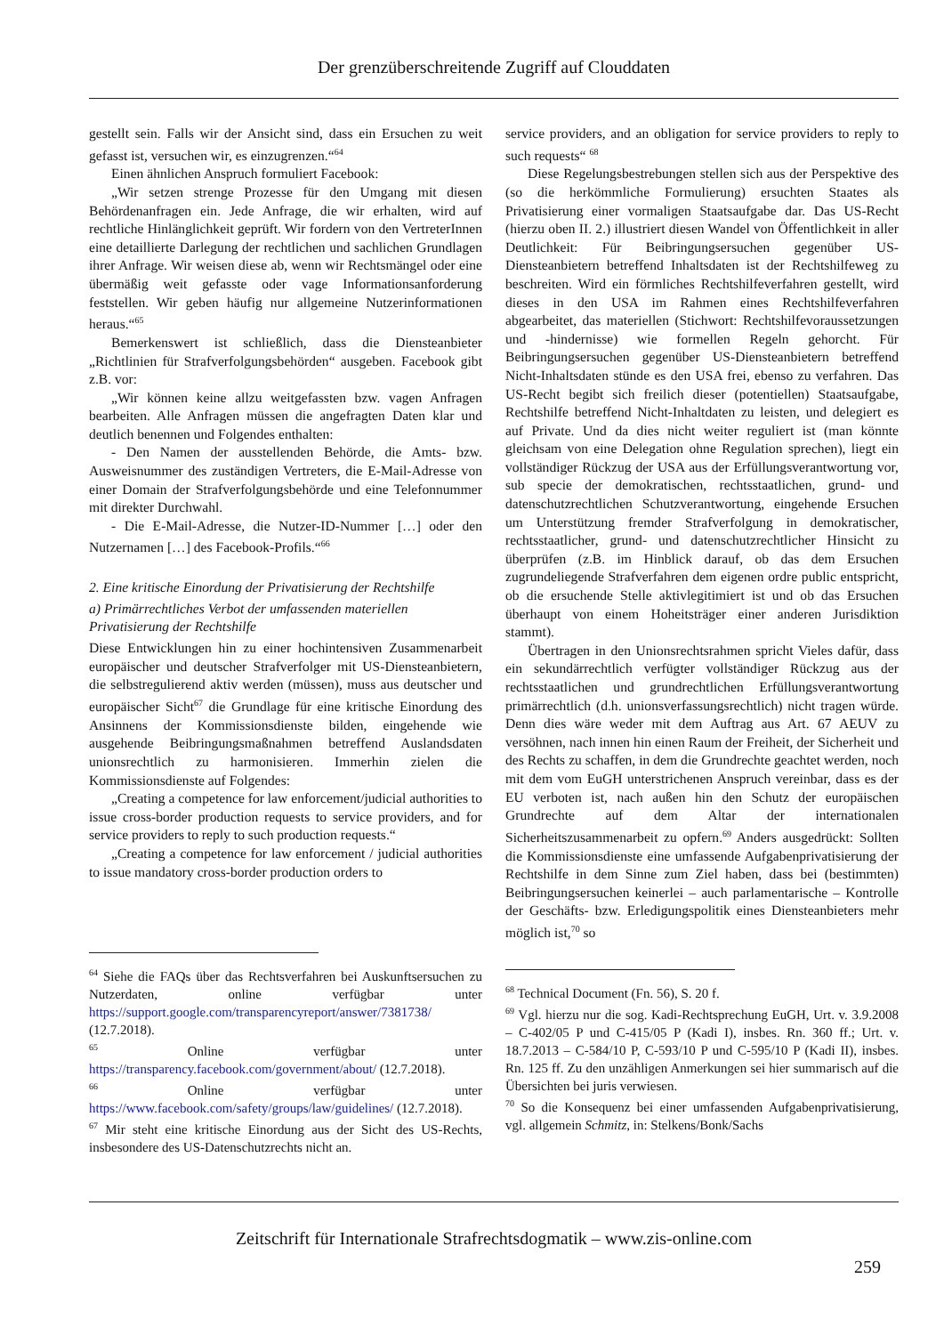Der grenzüberschreitende Zugriff auf Clouddaten
gestellt sein. Falls wir der Ansicht sind, dass ein Ersuchen zu weit gefasst ist, versuchen wir, es einzugrenzen.“<sup>64</sup>
Einen ähnlichen Anspruch formuliert Facebook:
„Wir setzen strenge Prozesse für den Umgang mit diesen Behördenanfragen ein. Jede Anfrage, die wir erhalten, wird auf rechtliche Hinlänglichkeit geprüft. Wir fordern von den VertreterInnen eine detaillierte Darlegung der rechtlichen und sachlichen Grundlagen ihrer Anfrage. Wir weisen diese ab, wenn wir Rechtsmängel oder eine übermäßig weit gefasste oder vage Informationsanforderung feststellen. Wir geben häufig nur allgemeine Nutzerinformationen heraus.“<sup>65</sup>
Bemerkenswert ist schließlich, dass die Diensteanbieter „Richtlinien für Strafverfolgungsbehörden“ ausgeben. Facebook gibt z.B. vor:
„Wir können keine allzu weitgefassten bzw. vagen Anfragen bearbeiten. Alle Anfragen müssen die angefragten Daten klar und deutlich benennen und Folgendes enthalten:
- Den Namen der ausstellenden Behörde, die Amts- bzw. Ausweisnummer des zuständigen Vertreters, die E-Mail-Adresse von einer Domain der Strafverfolgungsbehörde und eine Telefonnummer mit direkter Durchwahl.
- Die E-Mail-Adresse, die Nutzer-ID-Nummer […] oder den Nutzernamen […] des Facebook-Profils.“<sup>66</sup>
2. Eine kritische Einordung der Privatisierung der Rechtshilfe
a) Primärrechtliches Verbot der umfassenden materiellen Privatisierung der Rechtshilfe
Diese Entwicklungen hin zu einer hochintensiven Zusammenarbeit europäischer und deutscher Strafverfolger mit US-Diensteanbietern, die selbstregulierend aktiv werden (müssen), muss aus deutscher und europäischer Sicht<sup>67</sup> die Grundlage für eine kritische Einordung des Ansinnens der Kommissionsdienste bilden, eingehende wie ausgehende Beibringungsmaßnahmen betreffend Auslandsdaten unionsrechtlich zu harmonisieren. Immerhin zielen die Kommissionsdienste auf Folgendes:
„Creating a competence for law enforcement/judicial authorities to issue cross-border production requests to service providers, and for service providers to reply to such production requests.“
„Creating a competence for law enforcement / judicial authorities to issue mandatory cross-border production orders to
<sup>64</sup> Siehe die FAQs über das Rechtsverfahren bei Auskunftsersuchen zu Nutzerdaten, online verfügbar unter https://support.google.com/transparencyreport/answer/7381738/ (12.7.2018).
<sup>65</sup> Online verfügbar unter https://transparency.facebook.com/government/about/ (12.7.2018).
<sup>66</sup> Online verfügbar unter https://www.facebook.com/safety/groups/law/guidelines/ (12.7.2018).
<sup>67</sup> Mir steht eine kritische Einordung aus der Sicht des US-Rechts, insbesondere des US-Datenschutzrechts nicht an.
service providers, and an obligation for service providers to reply to such requests“ <sup>68</sup>
Diese Regelungsbestrebungen stellen sich aus der Perspektive des (so die herkömmliche Formulierung) ersuchten Staates als Privatisierung einer vormaligen Staatsaufgabe dar. Das US-Recht (hierzu oben II. 2.) illustriert diesen Wandel von Öffentlichkeit in aller Deutlichkeit: Für Beibringungsersuchen gegenüber US-Diensteanbietern betreffend Inhaltsdaten ist der Rechtshilfeweg zu beschreiten. Wird ein förmliches Rechtshilfeverfahren gestellt, wird dieses in den USA im Rahmen eines Rechtshilfeverfahren abgearbeitet, das materiellen (Stichwort: Rechtshilfevoraussetzungen und -hindernisse) wie formellen Regeln gehorcht. Für Beibringungsersuchen gegenüber US-Diensteanbietern betreffend Nicht-Inhaltsdaten stünde es den USA frei, ebenso zu verfahren. Das US-Recht begibt sich freilich dieser (potentiellen) Staatsaufgabe, Rechtshilfe betreffend Nicht-Inhaltdaten zu leisten, und delegiert es auf Private. Und da dies nicht weiter reguliert ist (man könnte gleichsam von eine Delegation ohne Regulation sprechen), liegt ein vollständiger Rückzug der USA aus der Erfüllungsverantwortung vor, sub specie der demokratischen, rechtsstaatlichen, grund- und datenschutzrechtlichen Schutzverantwortung, eingehende Ersuchen um Unterstützung fremder Strafverfolgung in demokratischer, rechtsstaatlicher, grund- und datenschutzrechtlicher Hinsicht zu überprüfen (z.B. im Hinblick darauf, ob das dem Ersuchen zugrundeliegende Strafverfahren dem eigenen ordre public entspricht, ob die ersuchende Stelle aktivlegitimiert ist und ob das Ersuchen überhaupt von einem Hoheitsträger einer anderen Jurisdiktion stammt).
Übertragen in den Unionsrechtsrahmen spricht Vieles dafür, dass ein sekundärrechtlich verfügter vollständiger Rückzug aus der rechtsstaatlichen und grundrechtlichen Erfüllungsverantwortung primärrechtlich (d.h. unionsverfassungsrechtlich) nicht tragen würde. Denn dies wäre weder mit dem Auftrag aus Art. 67 AEUV zu versöhnen, nach innen hin einen Raum der Freiheit, der Sicherheit und des Rechts zu schaffen, in dem die Grundrechte geachtet werden, noch mit dem vom EuGH unterstrichenen Anspruch vereinbar, dass es der EU verboten ist, nach außen hin den Schutz der europäischen Grundrechte auf dem Altar der internationalen Sicherheitszusammenarbeit zu opfern.<sup>69</sup> Anders ausgedrückt: Sollten die Kommissionsdienste eine umfassende Aufgabenprivatisierung der Rechtshilfe in dem Sinne zum Ziel haben, dass bei (bestimmten) Beibringungsersuchen keinerlei – auch parlamentarische – Kontrolle der Geschäfts- bzw. Erledigungspolitik eines Diensteanbieters mehr möglich ist,<sup>70</sup> so
<sup>68</sup> Technical Document (Fn. 56), S. 20 f.
<sup>69</sup> Vgl. hierzu nur die sog. Kadi-Rechtsprechung EuGH, Urt. v. 3.9.2008 – C-402/05 P und C-415/05 P (Kadi I), insbes. Rn. 360 ff.; Urt. v. 18.7.2013 – C-584/10 P, C-593/10 P und C-595/10 P (Kadi II), insbes. Rn. 125 ff. Zu den unzähligen Anmerkungen sei hier summarisch auf die Übersichten bei juris verwiesen.
<sup>70</sup> So die Konsequenz bei einer umfassenden Aufgabenprivatisierung, vgl. allgemein Schmitz, in: Stelkens/Bonk/Sachs
Zeitschrift für Internationale Strafrechtsdogmatik – www.zis-online.com
259